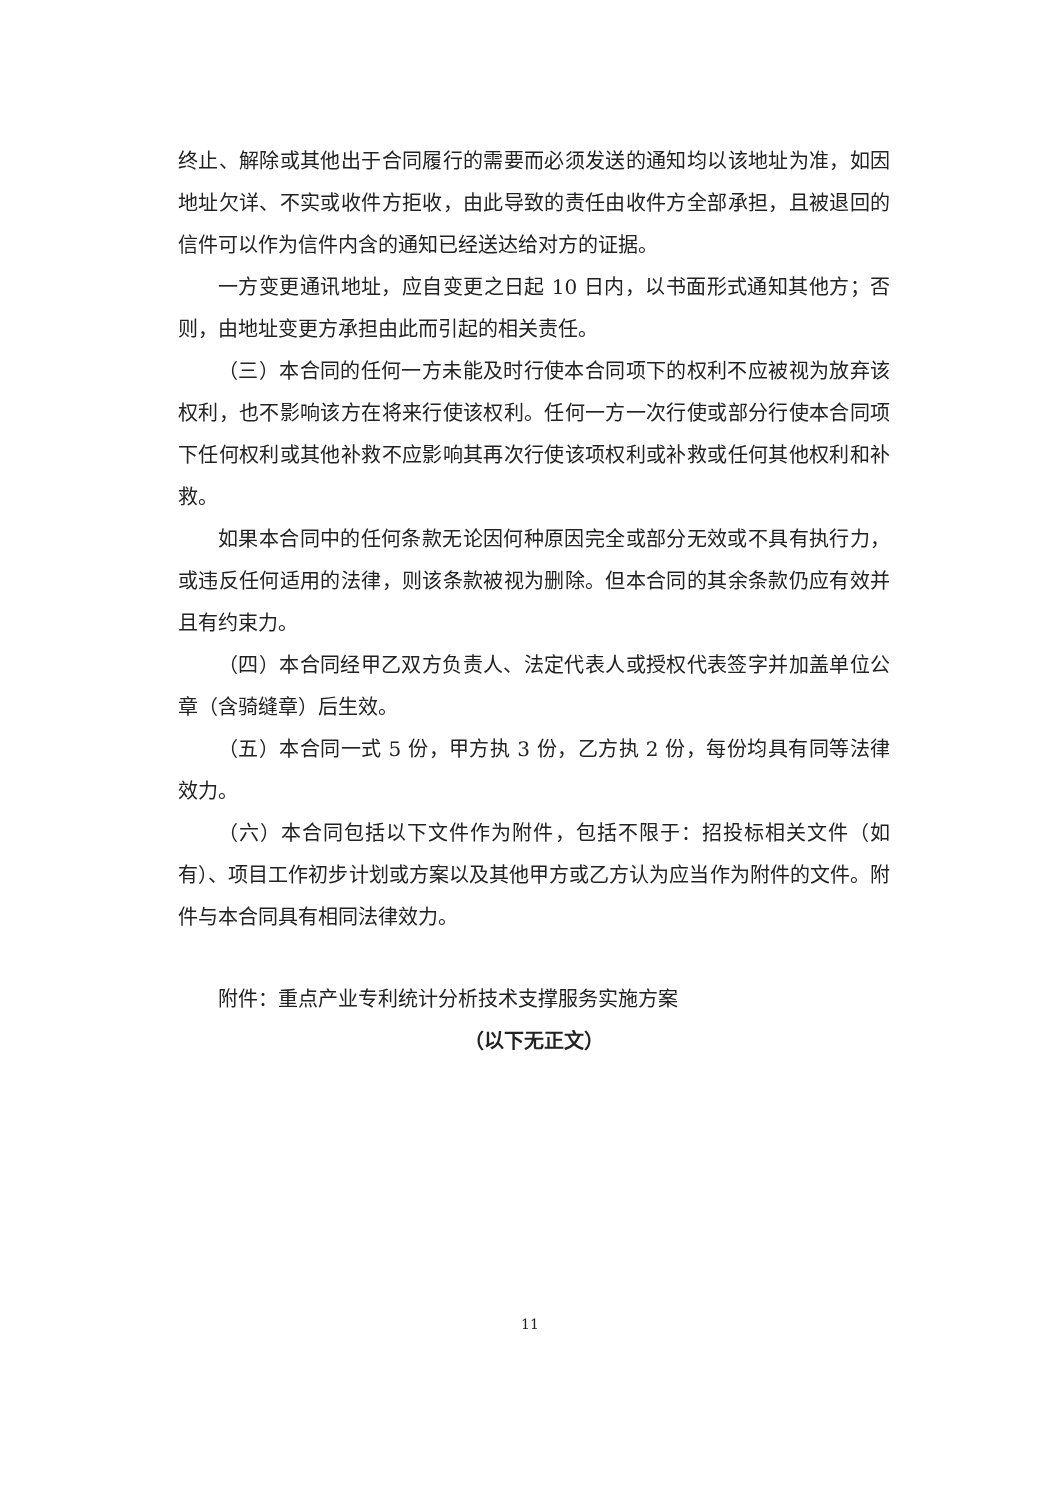终止、解除或其他出于合同履行的需要而必须发送的通知均以该地址为准，如因地址欠详、不实或收件方拒收，由此导致的责任由收件方全部承担，且被退回的信件可以作为信件内含的通知已经送达给对方的证据。
一方变更通讯地址，应自变更之日起 10 日内，以书面形式通知其他方；否则，由地址变更方承担由此而引起的相关责任。
（三）本合同的任何一方未能及时行使本合同项下的权利不应被视为放弃该权利，也不影响该方在将来行使该权利。任何一方一次行使或部分行使本合同项下任何权利或其他补救不应影响其再次行使该项权利或补救或任何其他权利和补救。
如果本合同中的任何条款无论因何种原因完全或部分无效或不具有执行力，或违反任何适用的法律，则该条款被视为删除。但本合同的其余条款仍应有效并且有约束力。
（四）本合同经甲乙双方负责人、法定代表人或授权代表签字并加盖单位公章（含骑缝章）后生效。
（五）本合同一式 5 份，甲方执 3 份，乙方执 2 份，每份均具有同等法律效力。
（六）本合同包括以下文件作为附件，包括不限于：招投标相关文件（如有）、项目工作初步计划或方案以及其他甲方或乙方认为应当作为附件的文件。附件与本合同具有相同法律效力。
附件：重点产业专利统计分析技术支撑服务实施方案
（以下无正文）
11